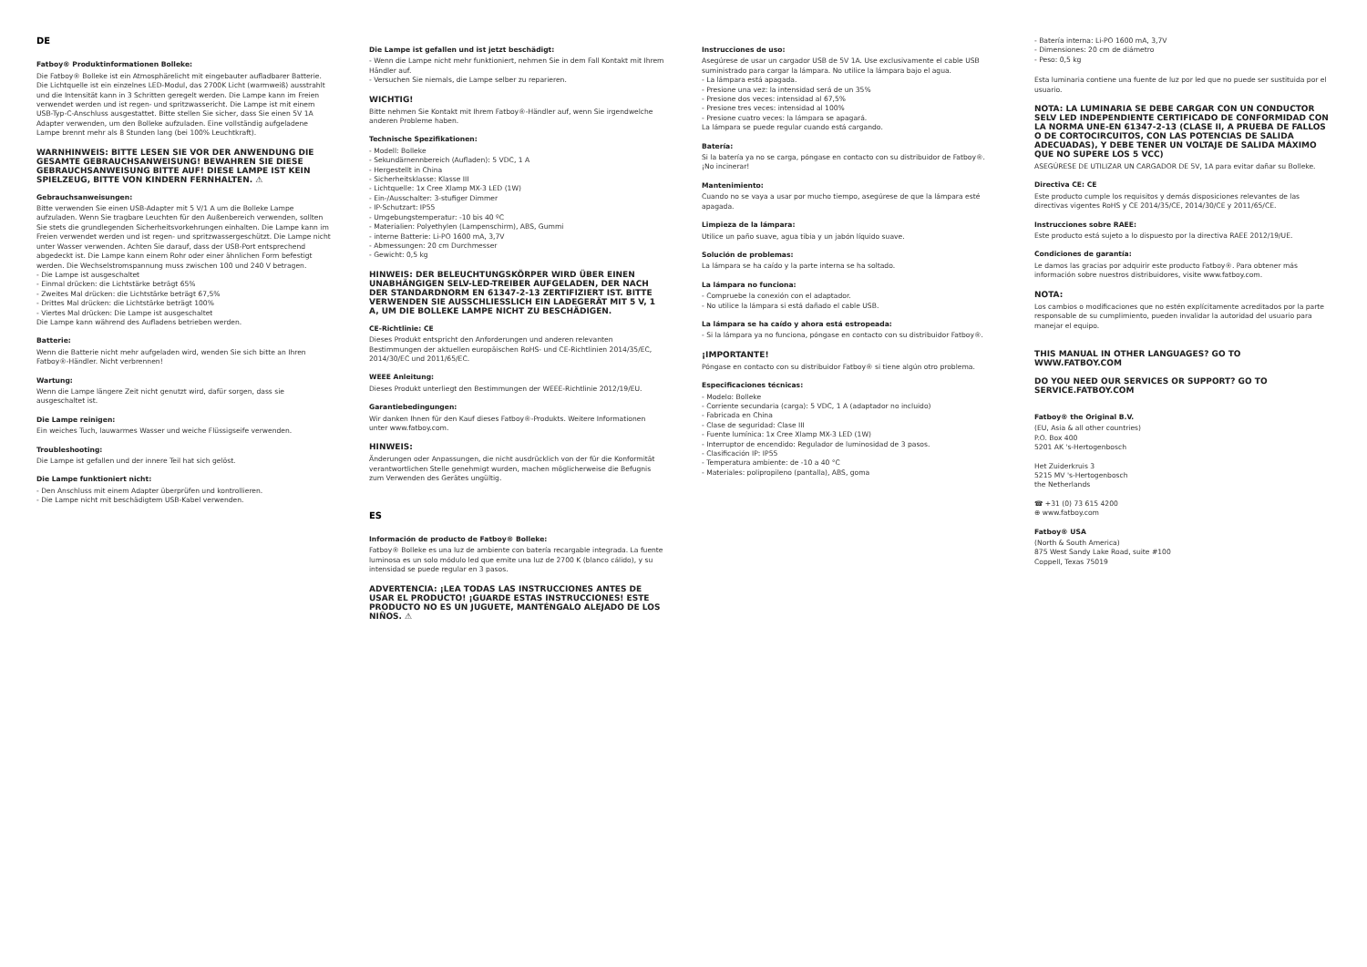DE
Fatboy® Produktinformationen Bolleke:
Die Fatboy® Bolleke ist ein Atmosphärelicht mit eingebauter aufladbarer Batterie. Die Lichtquelle ist ein einzelnes LED-Modul, das 2700K Licht (warmweiß) ausstrahlt und die Intensität kann in 3 Schritten geregelt werden. Die Lampe kann im Freien verwendet werden und ist regen- und spritzwassericht. Die Lampe ist mit einem USB-Typ-C-Anschluss ausgestattet. Bitte stellen Sie sicher, dass Sie einen 5V 1A Adapter verwenden, um den Bolleke aufzuladen. Eine vollständig aufgeladene Lampe brennt mehr als 8 Stunden lang (bei 100% Leuchtkraft).
WARNHINWEIS: BITTE LESEN SIE VOR DER ANWENDUNG DIE GESAMTE GEBRAUCHSANWEISUNG! BEWAHREN SIE DIESE GEBRAUCHSANWEISUNG BITTE AUF! DIESE LAMPE IST KEIN SPIELZEUG, BITTE VON KINDERN FERNHALTEN. ⚠
Gebrauchsanweisungen:
Bitte verwenden Sie einen USB-Adapter mit 5 V/1 A um die Bolleke Lampe aufzuladen. Wenn Sie tragbare Leuchten für den Außenbereich verwenden, sollten Sie stets die grundlegenden Sicherheitsvorkehrungen einhalten. Die Lampe kann im Freien verwendet werden und ist regen- und spritzwassergeschützt. Die Lampe nicht unter Wasser verwenden. Achten Sie darauf, dass der USB-Port entsprechend abgedeckt ist. Die Lampe kann einem Rohr oder einer ähnlichen Form befestigt werden. Die Wechselstromspannung muss zwischen 100 und 240 V betragen.
- Die Lampe ist ausgeschaltet
- Einmal drücken: die Lichtstärke beträgt 65%
- Zweites Mal drücken: die Lichtstärke beträgt 67,5%
- Drittes Mal drücken: die Lichtstärke beträgt 100%
- Viertes Mal drücken: Die Lampe ist ausgeschaltet
Die Lampe kann während des Aufladens betrieben werden.
Batterie:
Wenn die Batterie nicht mehr aufgeladen wird, wenden Sie sich bitte an Ihren Fatboy®-Händler. Nicht verbrennen!
Wartung:
Wenn die Lampe längere Zeit nicht genutzt wird, dafür sorgen, dass sie ausgeschaltet ist.
Die Lampe reinigen:
Ein weiches Tuch, lauwarmes Wasser und weiche Flüssigseife verwenden.
Troubleshooting:
Die Lampe ist gefallen und der innere Teil hat sich gelöst.
Die Lampe funktioniert nicht:
- Den Anschluss mit einem Adapter überprüfen und kontrollieren.
- Die Lampe nicht mit beschädigtem USB-Kabel verwenden.
Die Lampe ist gefallen und ist jetzt beschädigt:
- Wenn die Lampe nicht mehr funktioniert, nehmen Sie in dem Fall Kontakt mit Ihrem Händler auf.
- Versuchen Sie niemals, die Lampe selber zu reparieren.
WICHTIG!
Bitte nehmen Sie Kontakt mit Ihrem Fatboy®-Händler auf, wenn Sie irgendwelche anderen Probleme haben.
Technische Spezifikationen:
- Modell: Bolleke
- Sekundärnennbereich (Aufladen): 5 VDC, 1 A
- Hergestellt in China
- Sicherheitsklasse: Klasse III
- Lichtquelle: 1x Cree Xlamp MX-3 LED (1W)
- Ein-/Ausschalter: 3-stufiger Dimmer
- IP-Schutzart: IP55
- Umgebungstemperatur: -10 bis 40 ºC
- Materialien: Polyethylen (Lampenschirm), ABS, Gummi
- interne Batterie: Li-PO 1600 mA, 3,7V
- Abmessungen: 20 cm Durchmesser
- Gewicht: 0,5 kg
HINWEIS: DER BELEUCHTUNGSKÖRPER WIRD ÜBER EINEN UNABHÄNGIGEN SELV-LED-TREIBER AUFGELADEN, DER NACH DER STANDARDNORM EN 61347-2-13 ZERTIFIZIERT IST. BITTE VERWENDEN SIE AUSSCHLIESSLICH EIN LADEGERÄT MIT 5 V, 1 A, UM DIE BOLLEKE LAMPE NICHT ZU BESCHÄDIGEN.
CE-Richtlinie: CE
Dieses Produkt entspricht den Anforderungen und anderen relevanten Bestimmungen der aktuellen europäischen RoHS- und CE-Richtlinien 2014/35/EC, 2014/30/EC und 2011/65/EC.
WEEE Anleitung:
Dieses Produkt unterliegt den Bestimmungen der WEEE-Richtlinie 2012/19/EU.
Garantiebedingungen:
Wir danken Ihnen für den Kauf dieses Fatboy®-Produkts. Weitere Informationen unter www.fatboy.com.
HINWEIS:
Änderungen oder Anpassungen, die nicht ausdrücklich von der für die Konformität verantwortlichen Stelle genehmigt wurden, machen möglicherweise die Befugnis zum Verwenden des Gerätes ungültig.
ES
Información de producto de Fatboy® Bolleke:
Fatboy® Bolleke es una luz de ambiente con batería recargable integrada. La fuente luminosa es un solo módulo led que emite una luz de 2700 K (blanco cálido), y su intensidad se puede regular en 3 pasos.
ADVERTENCIA: ¡LEA TODAS LAS INSTRUCCIONES ANTES DE USAR EL PRODUCTO! ¡GUARDE ESTAS INSTRUCCIONES! ESTE PRODUCTO NO ES UN JUGUETE, MANTÉNGALO ALEJADO DE LOS NIÑOS. ⚠
Instrucciones de uso:
Asegúrese de usar un cargador USB de 5V 1A. Use exclusivamente el cable USB suministrado para cargar la lámpara. No utilice la lámpara bajo el agua.
- La lámpara está apagada.
- Presione una vez: la intensidad será de un 35%
- Presione dos veces: intensidad al 67,5%
- Presione tres veces: intensidad al 100%
- Presione cuatro veces: la lámpara se apagará.
La lámpara se puede regular cuando está cargando.
Batería:
Si la batería ya no se carga, póngase en contacto con su distribuidor de Fatboy®. ¡No incinerar!
Mantenimiento:
Cuando no se vaya a usar por mucho tiempo, asegúrese de que la lámpara esté apagada.
Limpieza de la lámpara:
Utilice un paño suave, agua tibia y un jabón líquido suave.
Solución de problemas:
La lámpara se ha caído y la parte interna se ha soltado.
La lámpara no funciona:
- Compruebe la conexión con el adaptador.
- No utilice la lámpara si está dañado el cable USB.
La lámpara se ha caído y ahora está estropeada:
- Si la lámpara ya no funciona, póngase en contacto con su distribuidor Fatboy®.
¡IMPORTANTE!
Póngase en contacto con su distribuidor Fatboy® si tiene algún otro problema.
Especificaciones técnicas:
- Modelo: Bolleke
- Corriente secundaria (carga): 5 VDC, 1 A (adaptador no incluido)
- Fabricada en China
- Clase de seguridad: Clase III
- Fuente lumínica: 1x Cree Xlamp MX-3 LED (1W)
- Interruptor de encendido: Regulador de luminosidad de 3 pasos.
- Clasificación IP: IP55
- Temperatura ambiente: de -10 a 40 °C
- Materiales: polipropileno (pantalla), ABS, goma
- Batería interna: Li-PO 1600 mA, 3,7V
- Dimensiones: 20 cm de diámetro
- Peso: 0,5 kg
Esta luminaria contiene una fuente de luz por led que no puede ser sustituida por el usuario.
NOTA: LA LUMINARIA SE DEBE CARGAR CON UN CONDUCTOR SELV LED INDEPENDIENTE CERTIFICADO DE CONFORMIDAD CON LA NORMA UNE-EN 61347-2-13 (CLASE II, A PRUEBA DE FALLOS O DE CORTOCIRCUITOS, CON LAS POTENCIAS DE SALIDA ADECUADAS), Y DEBE TENER UN VOLTAJE DE SALIDA MÁXIMO QUE NO SUPERE LOS 5 VCC)
ASEGÚRESE DE UTILIZAR UN CARGADOR DE 5V, 1A para evitar dañar su Bolleke.
Directiva CE: CE
Este producto cumple los requisitos y demás disposiciones relevantes de las directivas vigentes RoHS y CE 2014/35/CE, 2014/30/CE y 2011/65/CE.
Instrucciones sobre RAEE:
Este producto está sujeto a lo dispuesto por la directiva RAEE 2012/19/UE.
Condiciones de garantía:
Le damos las gracias por adquirir este producto Fatboy®. Para obtener más información sobre nuestros distribuidores, visite www.fatboy.com.
NOTA:
Los cambios o modificaciones que no estén explícitamente acreditados por la parte responsable de su cumplimiento, pueden invalidar la autoridad del usuario para manejar el equipo.
THIS MANUAL IN OTHER LANGUAGES? GO TO WWW.FATBOY.COM
DO YOU NEED OUR SERVICES OR SUPPORT? GO TO SERVICE.FATBOY.COM
Fatboy® the Original B.V.
(EU, Asia & all other countries)
P.O. Box 400
5201 AK 's-Hertogenbosch
Het Zuiderkruis 3
5215 MV 's-Hertogenbosch
the Netherlands
☎ +31 (0) 73 615 4200
⊕ www.fatboy.com
Fatboy® USA
(North & South America)
875 West Sandy Lake Road, suite #100
Coppell, Texas 75019